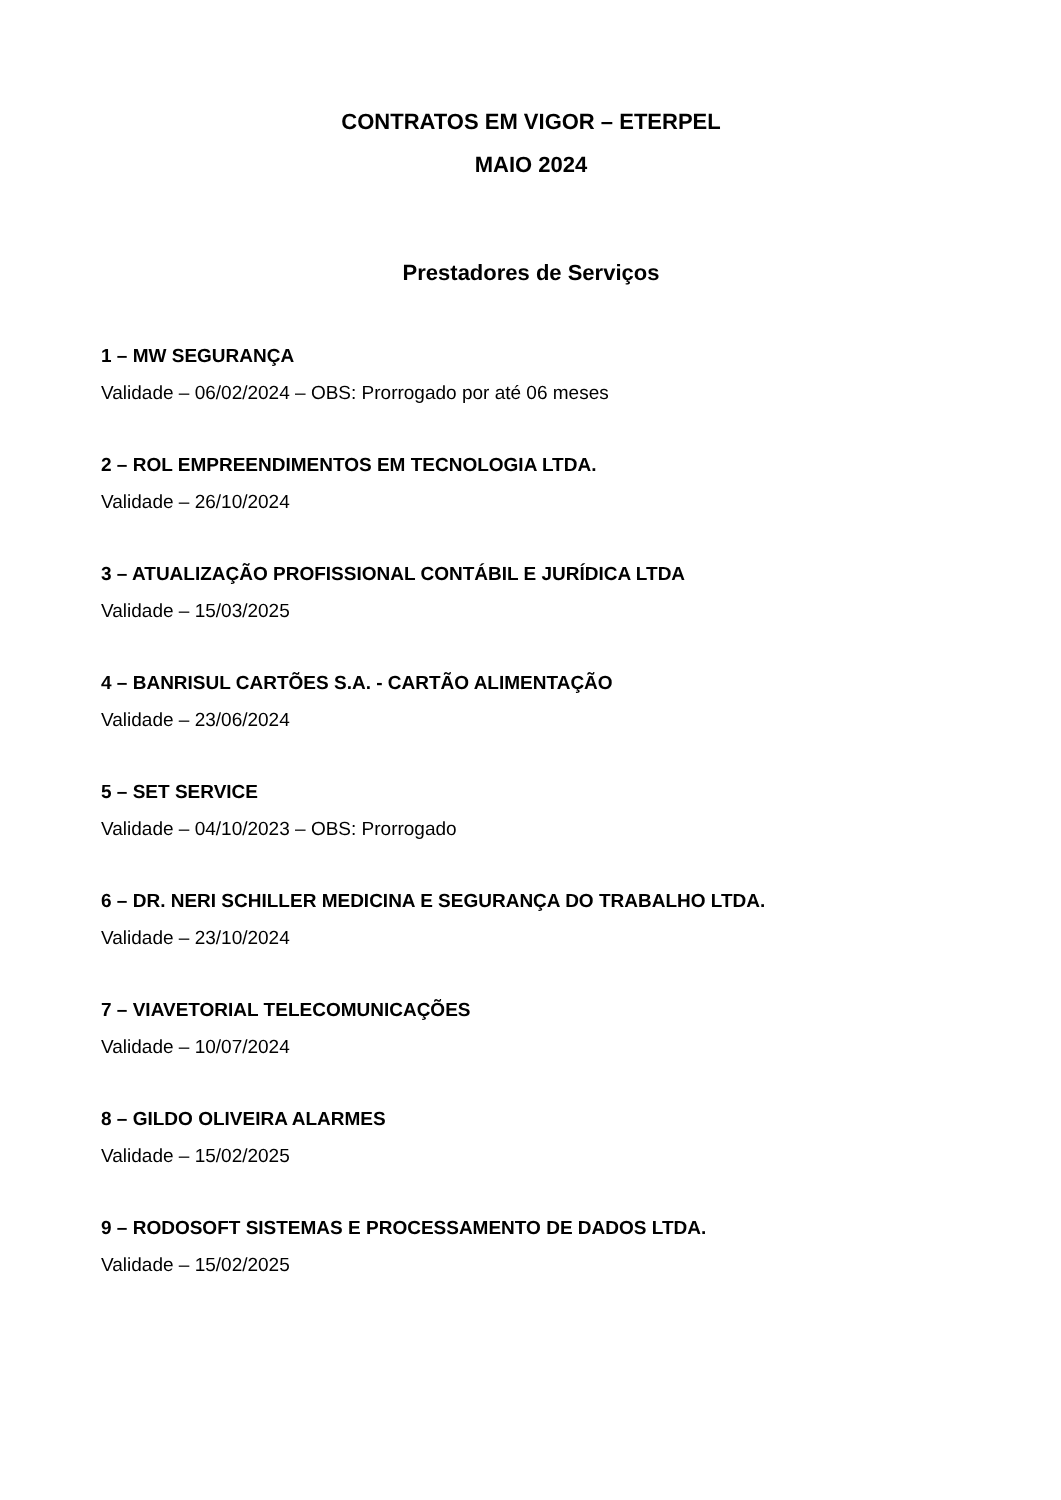CONTRATOS EM VIGOR – ETERPEL
MAIO 2024
Prestadores de Serviços
1 – MW SEGURANÇA
Validade – 06/02/2024 – OBS: Prorrogado por até 06 meses
2 – ROL EMPREENDIMENTOS EM TECNOLOGIA LTDA.
Validade – 26/10/2024
3 – ATUALIZAÇÃO PROFISSIONAL CONTÁBIL E JURÍDICA LTDA
Validade – 15/03/2025
4 – BANRISUL CARTÕES S.A. - CARTÃO ALIMENTAÇÃO
Validade – 23/06/2024
5 – SET SERVICE
Validade – 04/10/2023 – OBS: Prorrogado
6 – DR. NERI SCHILLER MEDICINA E SEGURANÇA DO TRABALHO LTDA.
Validade – 23/10/2024
7 – VIAVETORIAL TELECOMUNICAÇÕES
Validade – 10/07/2024
8 – GILDO OLIVEIRA ALARMES
Validade – 15/02/2025
9 – RODOSOFT SISTEMAS E PROCESSAMENTO DE DADOS LTDA.
Validade – 15/02/2025